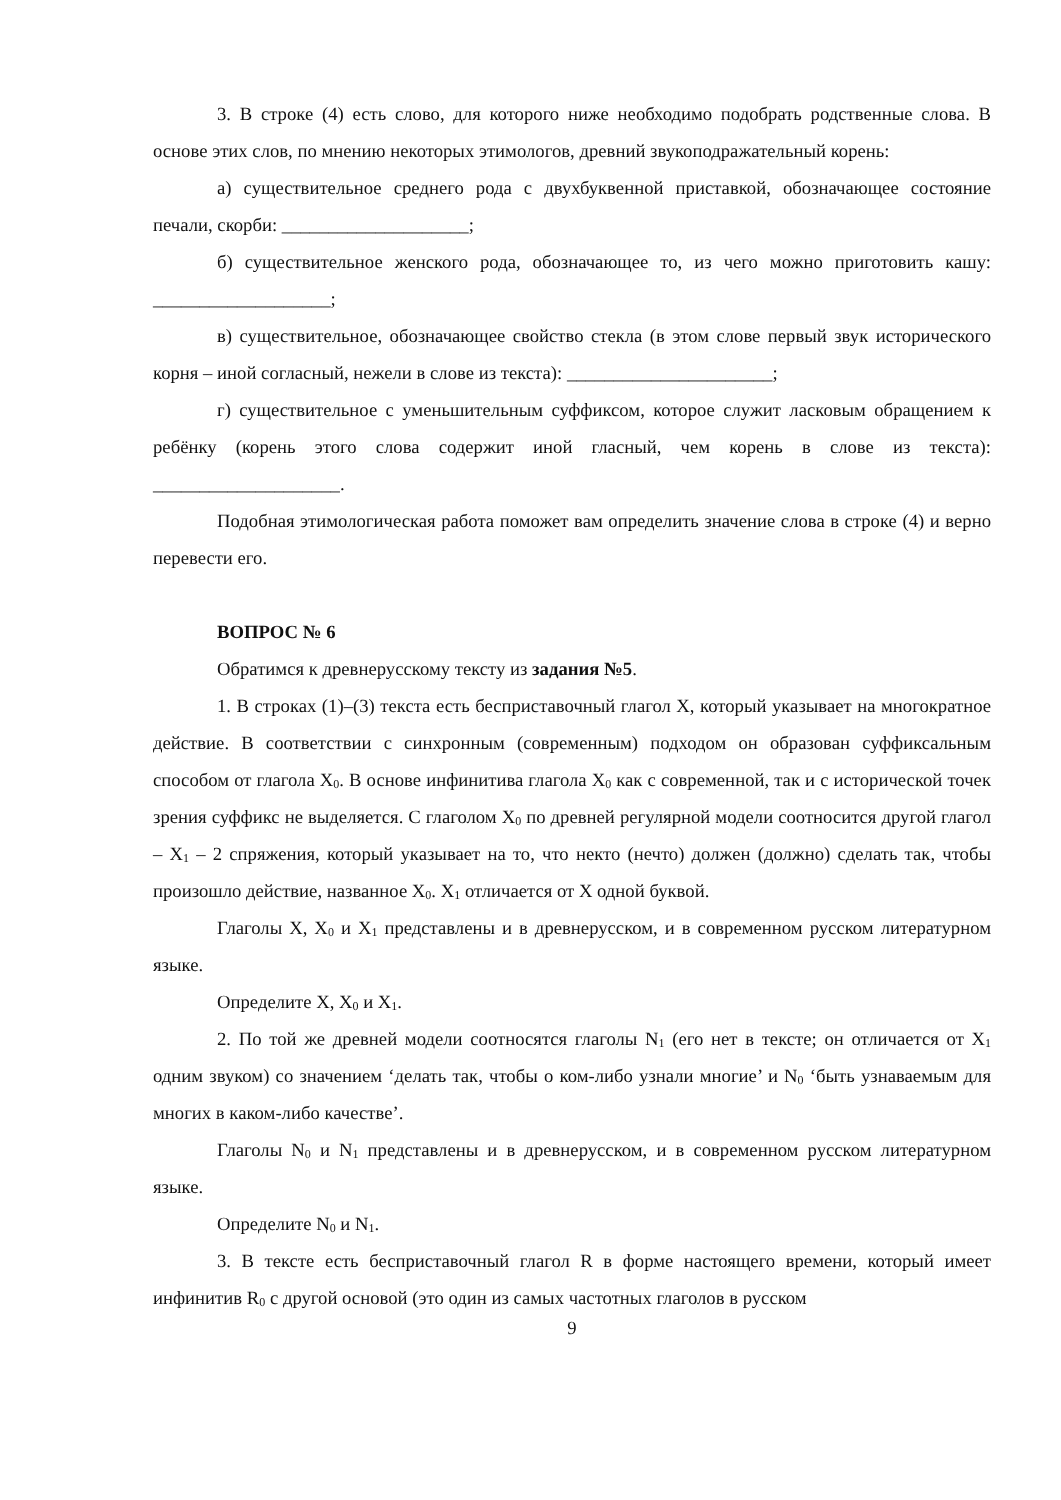3. В строке (4) есть слово, для которого ниже необходимо подобрать родственные слова. В основе этих слов, по мнению некоторых этимологов, древний звукоподражательный корень:
а) существительное среднего рода с двухбуквенной приставкой, обозначающее состояние печали, скорби: ____________________;
б) существительное женского рода, обозначающее то, из чего можно приготовить кашу: ___________________;
в) существительное, обозначающее свойство стекла (в этом слове первый звук исторического корня – иной согласный, нежели в слове из текста): ______________________;
г) существительное с уменьшительным суффиксом, которое служит ласковым обращением к ребёнку (корень этого слова содержит иной гласный, чем корень в слове из текста): ____________________.
Подобная этимологическая работа поможет вам определить значение слова в строке (4) и верно перевести его.
ВОПРОС № 6
Обратимся к древнерусскому тексту из задания №5.
1. В строках (1)–(3) текста есть бесприставочный глагол X, который указывает на многократное действие. В соответствии с синхронным (современным) подходом он образован суффиксальным способом от глагола X<sub>0</sub>. В основе инфинитива глагола X<sub>0</sub> как с современной, так и с исторической точек зрения суффикс не выделяется. С глаголом X<sub>0</sub> по древней регулярной модели соотносится другой глагол – X<sub>1</sub> – 2 спряжения, который указывает на то, что некто (нечто) должен (должно) сделать так, чтобы произошло действие, названное X<sub>0</sub>. X<sub>1</sub> отличается от X одной буквой.
Глаголы X, X<sub>0</sub> и X<sub>1</sub> представлены и в древнерусском, и в современном русском литературном языке.
Определите X, X<sub>0</sub> и X<sub>1</sub>.
2. По той же древней модели соотносятся глаголы N<sub>1</sub> (его нет в тексте; он отличается от X<sub>1</sub> одним звуком) со значением ‘делать так, чтобы о ком-либо узнали многие’ и N<sub>0</sub> ‘быть узнаваемым для многих в каком-либо качестве’.
Глаголы N<sub>0</sub> и N<sub>1</sub> представлены и в древнерусском, и в современном русском литературном языке.
Определите N<sub>0</sub> и N<sub>1</sub>.
3. В тексте есть бесприставочный глагол R в форме настоящего времени, который имеет инфинитив R<sub>0</sub> с другой основой (это один из самых частотных глаголов в русском
9